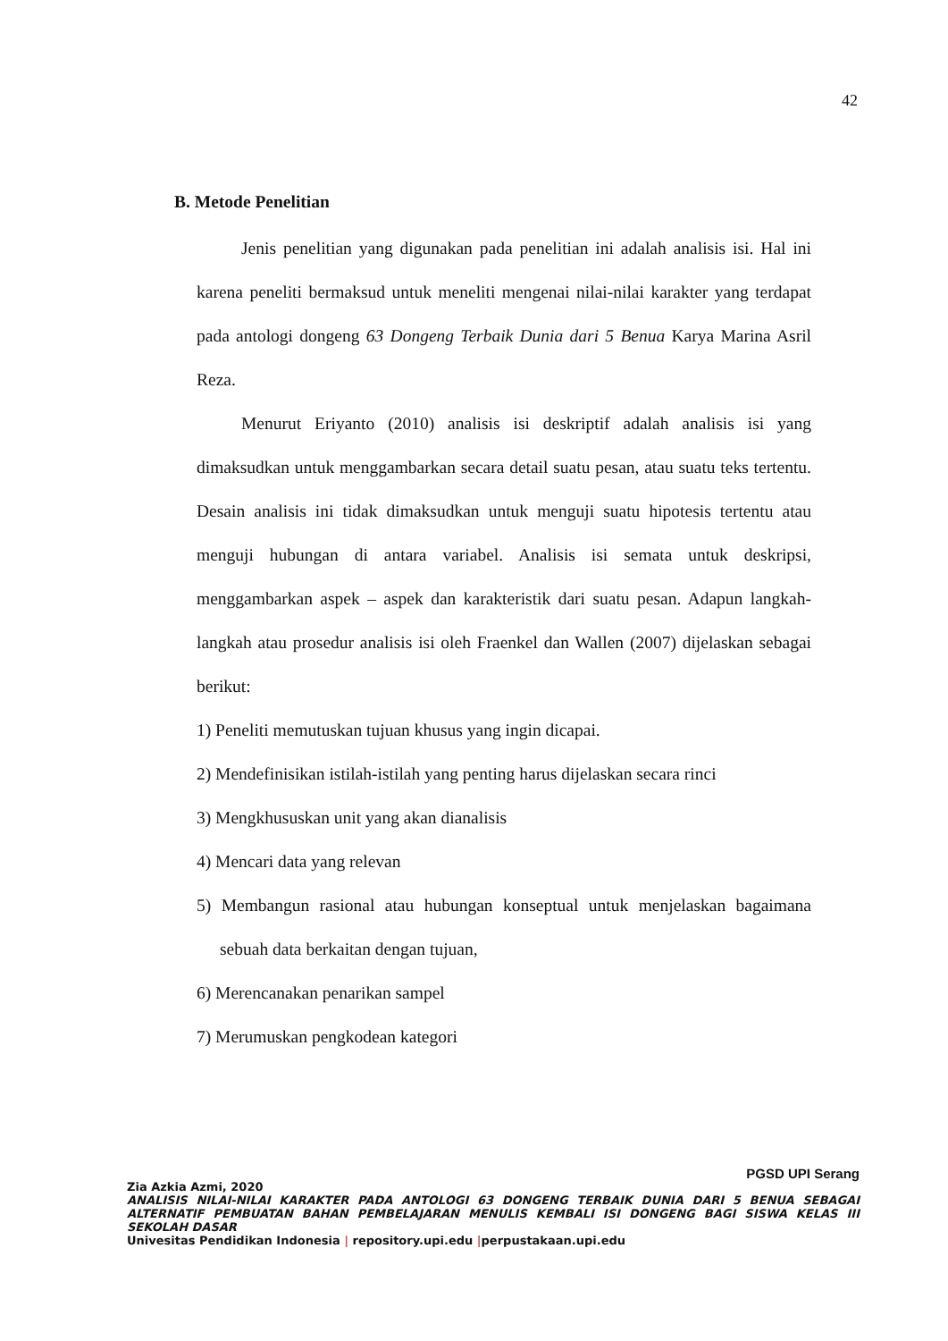42
B. Metode Penelitian
Jenis penelitian yang digunakan pada penelitian ini adalah analisis isi. Hal ini karena peneliti bermaksud untuk meneliti mengenai nilai-nilai karakter yang terdapat pada antologi dongeng 63 Dongeng Terbaik Dunia dari 5 Benua Karya Marina Asril Reza.
Menurut Eriyanto (2010) analisis isi deskriptif adalah analisis isi yang dimaksudkan untuk menggambarkan secara detail suatu pesan, atau suatu teks tertentu. Desain analisis ini tidak dimaksudkan untuk menguji suatu hipotesis tertentu atau menguji hubungan di antara variabel. Analisis isi semata untuk deskripsi, menggambarkan aspek – aspek dan karakteristik dari suatu pesan. Adapun langkah-langkah atau prosedur analisis isi oleh Fraenkel dan Wallen (2007) dijelaskan sebagai berikut:
1) Peneliti memutuskan tujuan khusus yang ingin dicapai.
2) Mendefinisikan istilah-istilah yang penting harus dijelaskan secara rinci
3) Mengkhususkan unit yang akan dianalisis
4) Mencari data yang relevan
5) Membangun rasional atau hubungan konseptual untuk menjelaskan bagaimana sebuah data berkaitan dengan tujuan,
6) Merencanakan penarikan sampel
7) Merumuskan pengkodean kategori
PGSD UPI Serang
Zia Azkia Azmi, 2020
ANALISIS NILAI-NILAI KARAKTER PADA ANTOLOGI 63 DONGENG TERBAIK DUNIA DARI 5 BENUA SEBAGAI ALTERNATIF PEMBUATAN BAHAN PEMBELAJARAN MENULIS KEMBALI ISI DONGENG BAGI SISWA KELAS III SEKOLAH DASAR
Univesitas Pendidikan Indonesia | repository.upi.edu |perpustakaan.upi.edu